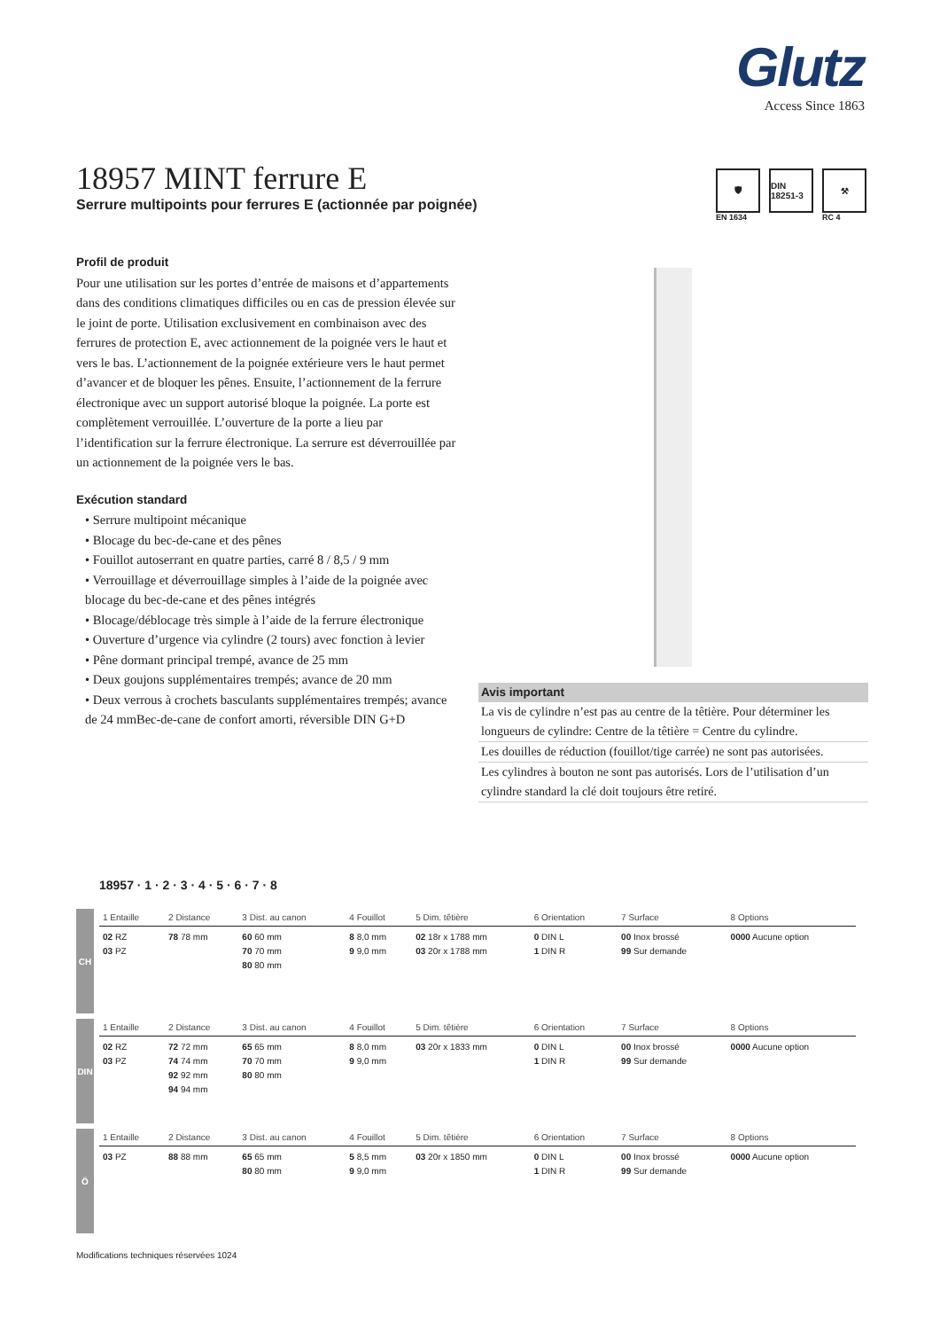Glutz
Access Since 1863
18957 MINT ferrure E
Serrure multipoints pour ferrures E (actionnée par poignée)
🛡
EN 1634
DIN 18251-3 ⚒
RC 4
Profil de produit
Pour une utilisation sur les portes d’entrée de maisons et d’appartements dans des conditions climatiques difficiles ou en cas de pression élevée sur le joint de porte. Utilisation exclusivement en combinaison avec des ferrures de protection E, avec actionnement de la poignée vers le haut et vers le bas. L’actionnement de la poignée extérieure vers le haut permet d’avancer et de bloquer les pênes. Ensuite, l’actionnement de la ferrure électronique avec un support autorisé bloque la poignée. La porte est complètement verrouillée. L’ouverture de la porte a lieu par l’identification sur la ferrure électronique. La serrure est déverrouillée par un actionnement de la poignée vers le bas.
Exécution standard
• Serrure multipoint mécanique
• Blocage du bec-de-cane et des pênes
• Fouillot autoserrant en quatre parties, carré 8 / 8,5 / 9 mm
• Verrouillage et déverrouillage simples à l’aide de la poignée avec blocage du bec-de-cane et des pênes intégrés
• Blocage/déblocage très simple à l’aide de la ferrure électronique
• Ouverture d’urgence via cylindre (2 tours) avec fonction à levier
• Pêne dormant principal trempé, avance de 25 mm
• Deux goujons supplémentaires trempés; avance de 20 mm
• Deux verrous à crochets basculants supplémentaires trempés; avance de 24 mmBec-de-cane de confort amorti, réversible DIN G+D
Avis important
La vis de cylindre n’est pas au centre de la têtière. Pour déterminer les longueurs de cylindre: Centre de la têtière = Centre du cylindre.
Les douilles de réduction (fouillot/tige carrée) ne sont pas autorisées.
Les cylindres à bouton ne sont pas autorisés. Lors de l’utilisation d’un cylindre standard la clé doit toujours être retiré.
18957 · 1 · 2 · 3 · 4 · 5 · 6 · 7 · 8
CH
| 1 Entaille | 2 Distance | 3 Dist. au canon | 4 Fouillot | 5 Dim. têtière | 6 Orientation | 7 Surface | 8 Options |
| --- | --- | --- | --- | --- | --- | --- | --- |
| 02 RZ 03 PZ | 78 78 mm | 60 60 mm 70 70 mm 80 80 mm | 8 8,0 mm 9 9,0 mm | 02 18r x 1788 mm 03 20r x 1788 mm | 0 DIN L 1 DIN R | 00 Inox brossé 99 Sur demande | 0000 Aucune option |
DIN
| 1 Entaille | 2 Distance | 3 Dist. au canon | 4 Fouillot | 5 Dim. têtière | 6 Orientation | 7 Surface | 8 Options |
| --- | --- | --- | --- | --- | --- | --- | --- |
| 02 RZ 03 PZ | 72 72 mm 74 74 mm 92 92 mm 94 94 mm | 65 65 mm 70 70 mm 80 80 mm | 8 8,0 mm 9 9,0 mm | 03 20r x 1833 mm | 0 DIN L 1 DIN R | 00 Inox brossé 99 Sur demande | 0000 Aucune option |
Ö
| 1 Entaille | 2 Distance | 3 Dist. au canon | 4 Fouillot | 5 Dim. têtière | 6 Orientation | 7 Surface | 8 Options |
| --- | --- | --- | --- | --- | --- | --- | --- |
| 03 PZ | 88 88 mm | 65 65 mm 80 80 mm | 5 8,5 mm 9 9,0 mm | 03 20r x 1850 mm | 0 DIN L 1 DIN R | 00 Inox brossé 99 Sur demande | 0000 Aucune option |
Modifications techniques réservées 1024